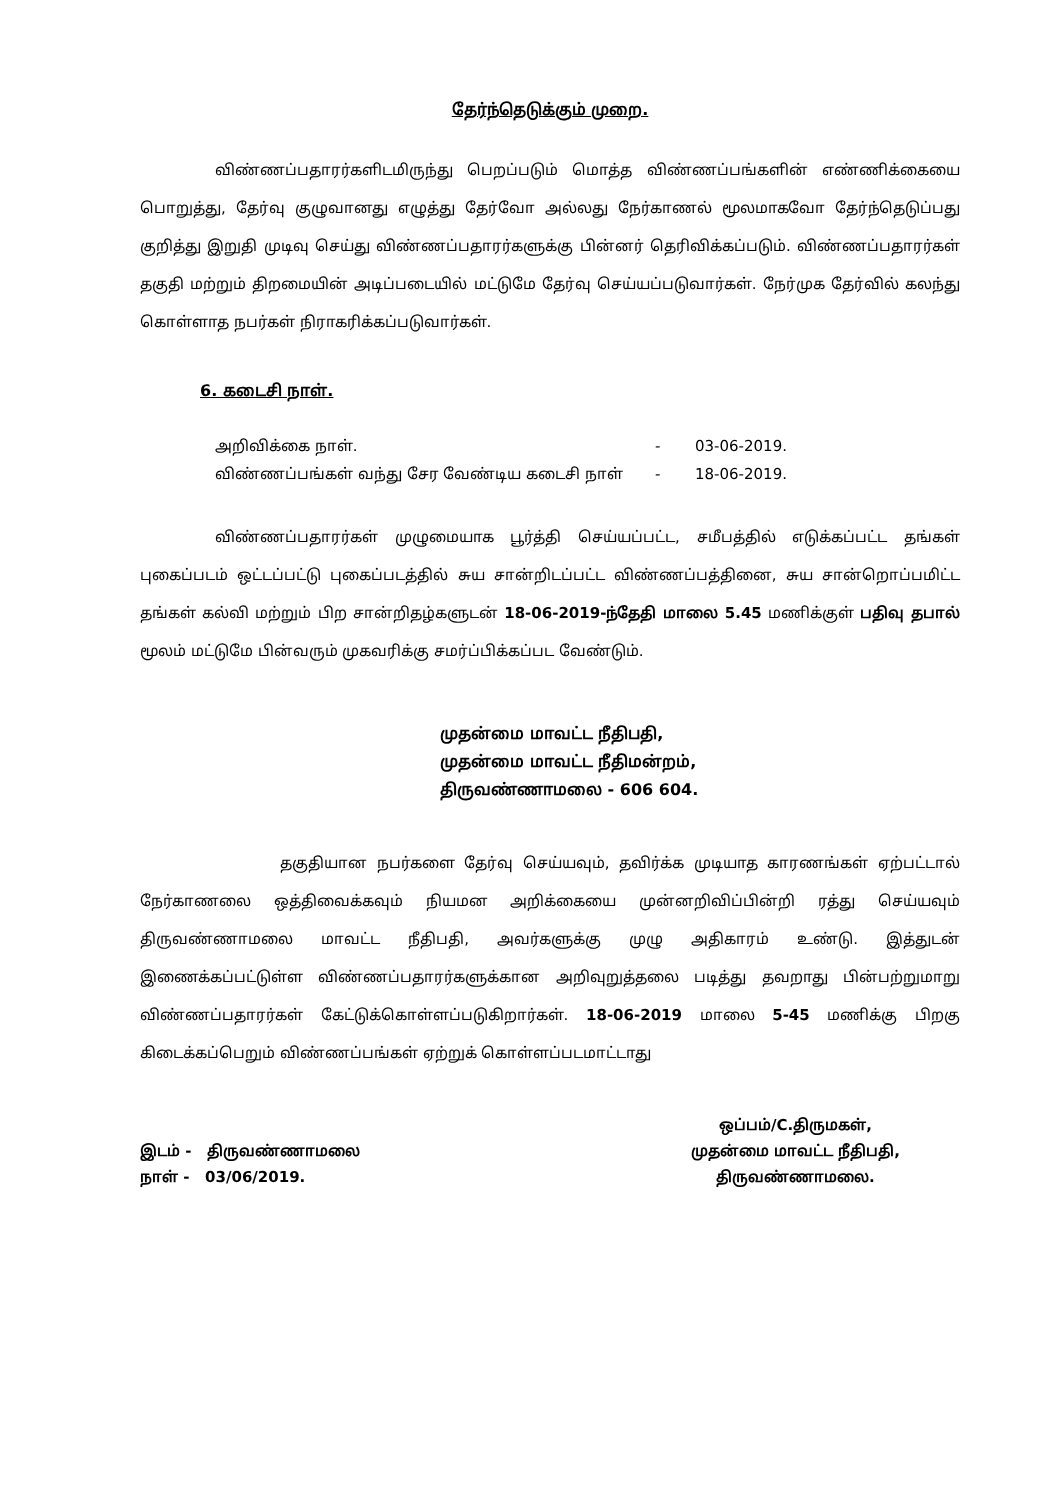தேர்ந்தெடுக்கும் முறை.
விண்ணப்பதாரர்களிடமிருந்து பெறப்படும் மொத்த விண்ணப்பங்களின் எண்ணிக்கையை பொறுத்து, தேர்வு குழுவானது எழுத்து தேர்வோ அல்லது நேர்காணல் மூலமாகவோ தேர்ந்தெடுப்பது குறித்து இறுதி முடிவு செய்து விண்ணப்பதாரர்களுக்கு பின்னர் தெரிவிக்கப்படும். விண்ணப்பதாரர்கள் தகுதி மற்றும் திறமையின் அடிப்படையில் மட்டுமே தேர்வு செய்யப்படுவார்கள். நேர்முக தேர்வில் கலந்து கொள்ளாத நபர்கள் நிராகரிக்கப்படுவார்கள்.
6. கடைசி நாள்.
அறிவிக்கை நாள். - 03-06-2019.
விண்ணப்பங்கள் வந்து சேர வேண்டிய கடைசி நாள் - 18-06-2019.
விண்ணப்பதாரர்கள் முழுமையாக பூர்த்தி செய்யப்பட்ட, சமீபத்தில் எடுக்கப்பட்ட தங்கள் புகைப்படம் ஒட்டப்பட்டு புகைப்படத்தில் சுய சான்றிடப்பட்ட விண்ணப்பத்தினை, சுய சான்றொப்பமிட்ட தங்கள் கல்வி மற்றும் பிற சான்றிதழ்களுடன் 18-06-2019-ந்தேதி மாலை 5.45 மணிக்குள் பதிவு தபால் மூலம் மட்டுமே பின்வரும் முகவரிக்கு சமர்ப்பிக்கப்பட வேண்டும்.
முதன்மை மாவட்ட நீதிபதி,
முதன்மை மாவட்ட நீதிமன்றம்,
திருவண்ணாமலை - 606 604.
தகுதியான நபர்களை தேர்வு செய்யவும், தவிர்க்க முடியாத காரணங்கள் ஏற்பட்டால் நேர்காணலை ஒத்திவைக்கவும் நியமன அறிக்கையை முன்னறிவிப்பின்றி ரத்து செய்யவும் திருவண்ணாமலை மாவட்ட நீதிபதி, அவர்களுக்கு முழு அதிகாரம் உண்டு. இத்துடன் இணைக்கப்பட்டுள்ள விண்ணப்பதாரர்களுக்கான அறிவுறுத்தலை படித்து தவறாது பின்பற்றுமாறு விண்ணப்பதாரர்கள் கேட்டுக்கொள்ளப்படுகிறார்கள். 18-06-2019 மாலை 5-45 மணிக்கு பிறகு கிடைக்கப்பெறும் விண்ணப்பங்கள் ஏற்றுக் கொள்ளப்படமாட்டாது
இடம் - திருவண்ணாமலை
நாள் - 03/06/2019.
ஒப்பம்/C.திருமகள்,
முதன்மை மாவட்ட நீதிபதி,
திருவண்ணாமலை.